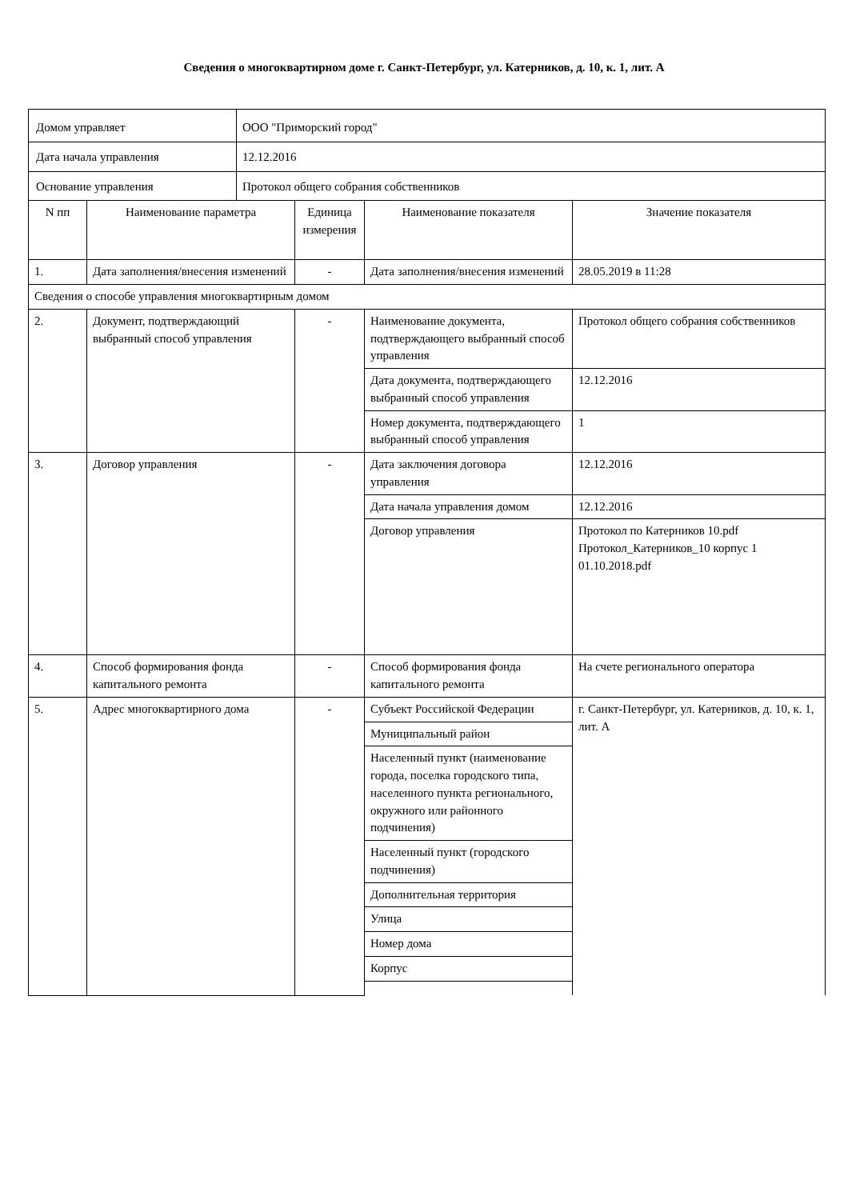Сведения о многоквартирном доме г. Санкт-Петербург, ул. Катерников, д. 10, к. 1, лит. А
| Домом управляет | | ООО "Приморский город" | | | |
| Дата начала управления | | 12.12.2016 | | | |
| Основание управления | | Протокол общего собрания собственников | | | |
| N пп | Наименование параметра | | Единица измерения | Наименование показателя | Значение показателя |
| 1. | Дата заполнения/внесения изменений | | - | Дата заполнения/внесения изменений | 28.05.2019 в 11:28 |
| Сведения о способе управления многоквартирным домом | | | | | |
| 2. | Документ, подтверждающий выбранный способ управления | | - | Наименование документа, подтверждающего выбранный способ управления | Протокол общего собрания собственников |
| | | | | Дата документа, подтверждающего выбранный способ управления | 12.12.2016 |
| | | | | Номер документа, подтверждающего выбранный способ управления | 1 |
| 3. | Договор управления | | - | Дата заключения договора управления | 12.12.2016 |
| | | | | Дата начала управления домом | 12.12.2016 |
| | | | | Договор управления | Протокол по Катерников 10.pdf Протокол_Катерников_10 корпус 1 01.10.2018.pdf |
| 4. | Способ формирования фонда капитального ремонта | | - | Способ формирования фонда капитального ремонта | На счете регионального оператора |
| 5. | Адрес многоквартирного дома | | - | Субъект Российской Федерации | г. Санкт-Петербург, ул. Катерников, д. 10, к. 1, лит. А |
| | | | | Муниципальный район | |
| | | | | Населенный пункт (наименование города, поселка городского типа, населенного пункта регионального, окружного или районного подчинения) | |
| | | | | Населенный пункт (городского подчинения) | |
| | | | | Дополнительная территория | |
| | | | | Улица | |
| | | | | Номер дома | |
| | | | | Корпус | |